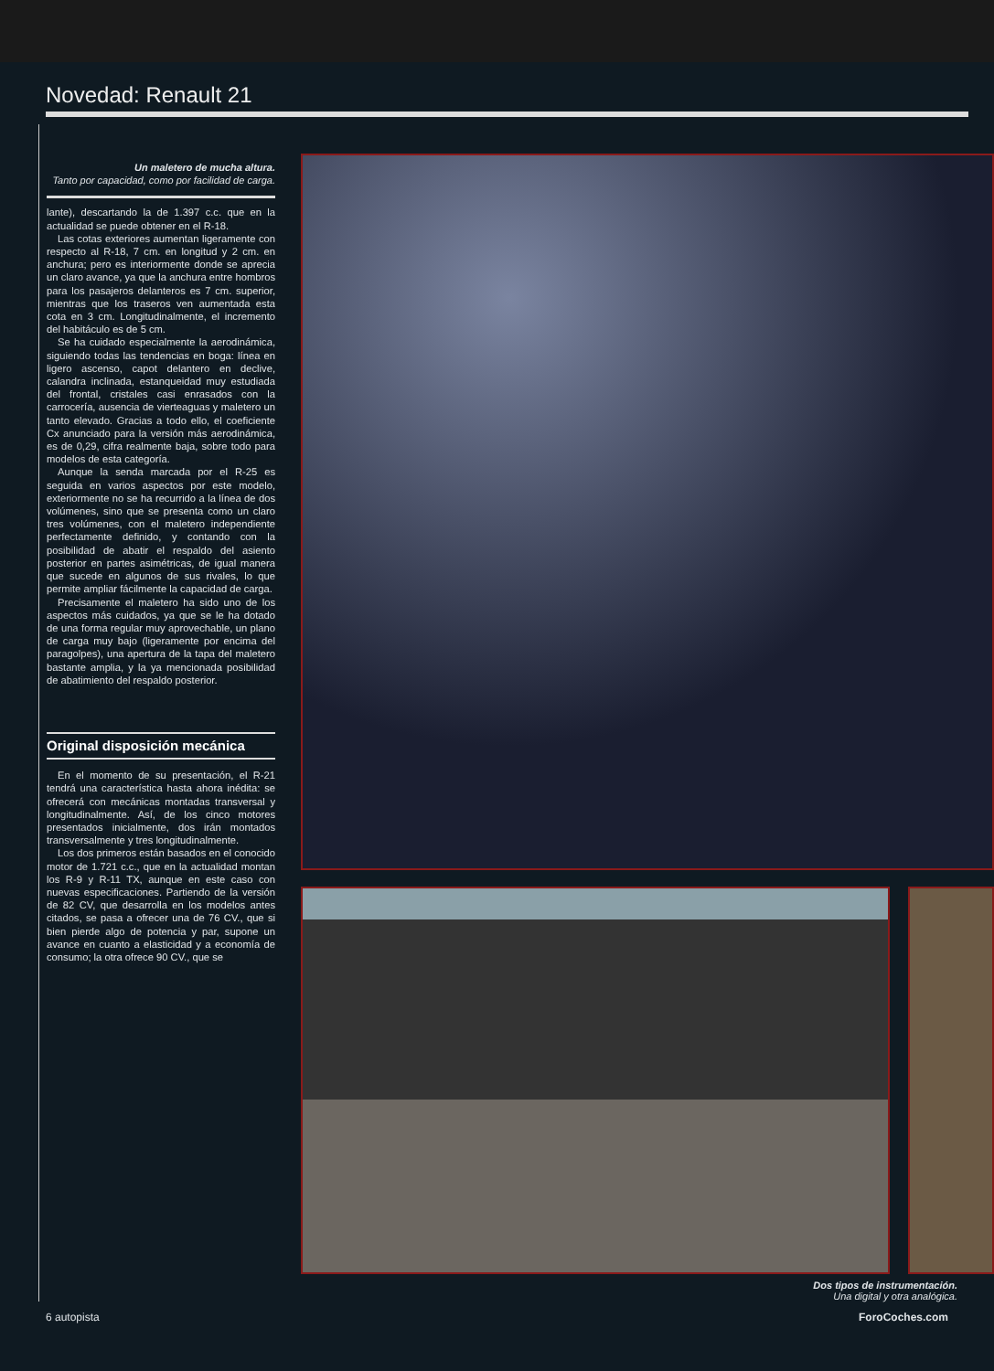Novedad: Renault 21
Un maletero de mucha altura.
Tanto por capacidad, como por facilidad de carga.
lante), descartando la de 1.397 c.c. que en la actualidad se puede obtener en el R-18.
Las cotas exteriores aumentan ligeramente con respecto al R-18, 7 cm. en longitud y 2 cm. en anchura; pero es interiormente donde se aprecia un claro avance, ya que la anchura entre hombros para los pasajeros delanteros es 7 cm. superior, mientras que los traseros ven aumentada esta cota en 3 cm. Longitudinalmente, el incremento del habitáculo es de 5 cm.
Se ha cuidado especialmente la aerodinámica, siguiendo todas las tendencias en boga: línea en ligero ascenso, capot delantero en declive, calandra inclinada, estanqueidad muy estudiada del frontal, cristales casi enrasados con la carrocería, ausencia de vierteaguas y maletero un tanto elevado. Gracias a todo ello, el coeficiente Cx anunciado para la versión más aerodinámica, es de 0,29, cifra realmente baja, sobre todo para modelos de esta categoría.
Aunque la senda marcada por el R-25 es seguida en varios aspectos por este modelo, exteriormente no se ha recurrido a la línea de dos volúmenes, sino que se presenta como un claro tres volúmenes, con el maletero independiente perfectamente definido, y contando con la posibilidad de abatir el respaldo del asiento posterior en partes asimétricas, de igual manera que sucede en algunos de sus rivales, lo que permite ampliar fácilmente la capacidad de carga.
Precisamente el maletero ha sido uno de los aspectos más cuidados, ya que se le ha dotado de una forma regular muy aprovechable, un plano de carga muy bajo (ligeramente por encima del paragolpes), una apertura de la tapa del maletero bastante amplia, y la ya mencionada posibilidad de abatimiento del respaldo posterior.
Original disposición mecánica
En el momento de su presentación, el R-21 tendrá una característica hasta ahora inédita: se ofrecerá con mecánicas montadas transversal y longitudinalmente. Así, de los cinco motores presentados inicialmente, dos irán montados transversalmente y tres longitudinalmente.
Los dos primeros están basados en el conocido motor de 1.721 c.c., que en la actualidad montan los R-9 y R-11 TX, aunque en este caso con nuevas especificaciones. Partiendo de la versión de 82 CV, que desarrolla en los modelos antes citados, se pasa a ofrecer una de 76 CV., que si bien pierde algo de potencia y par, supone un avance en cuanto a elasticidad y a economía de consumo; la otra ofrece 90 CV., que se
Dos tipos de instrumentación.
Una digital y otra analógica.
6 autopista ForoCoches.com